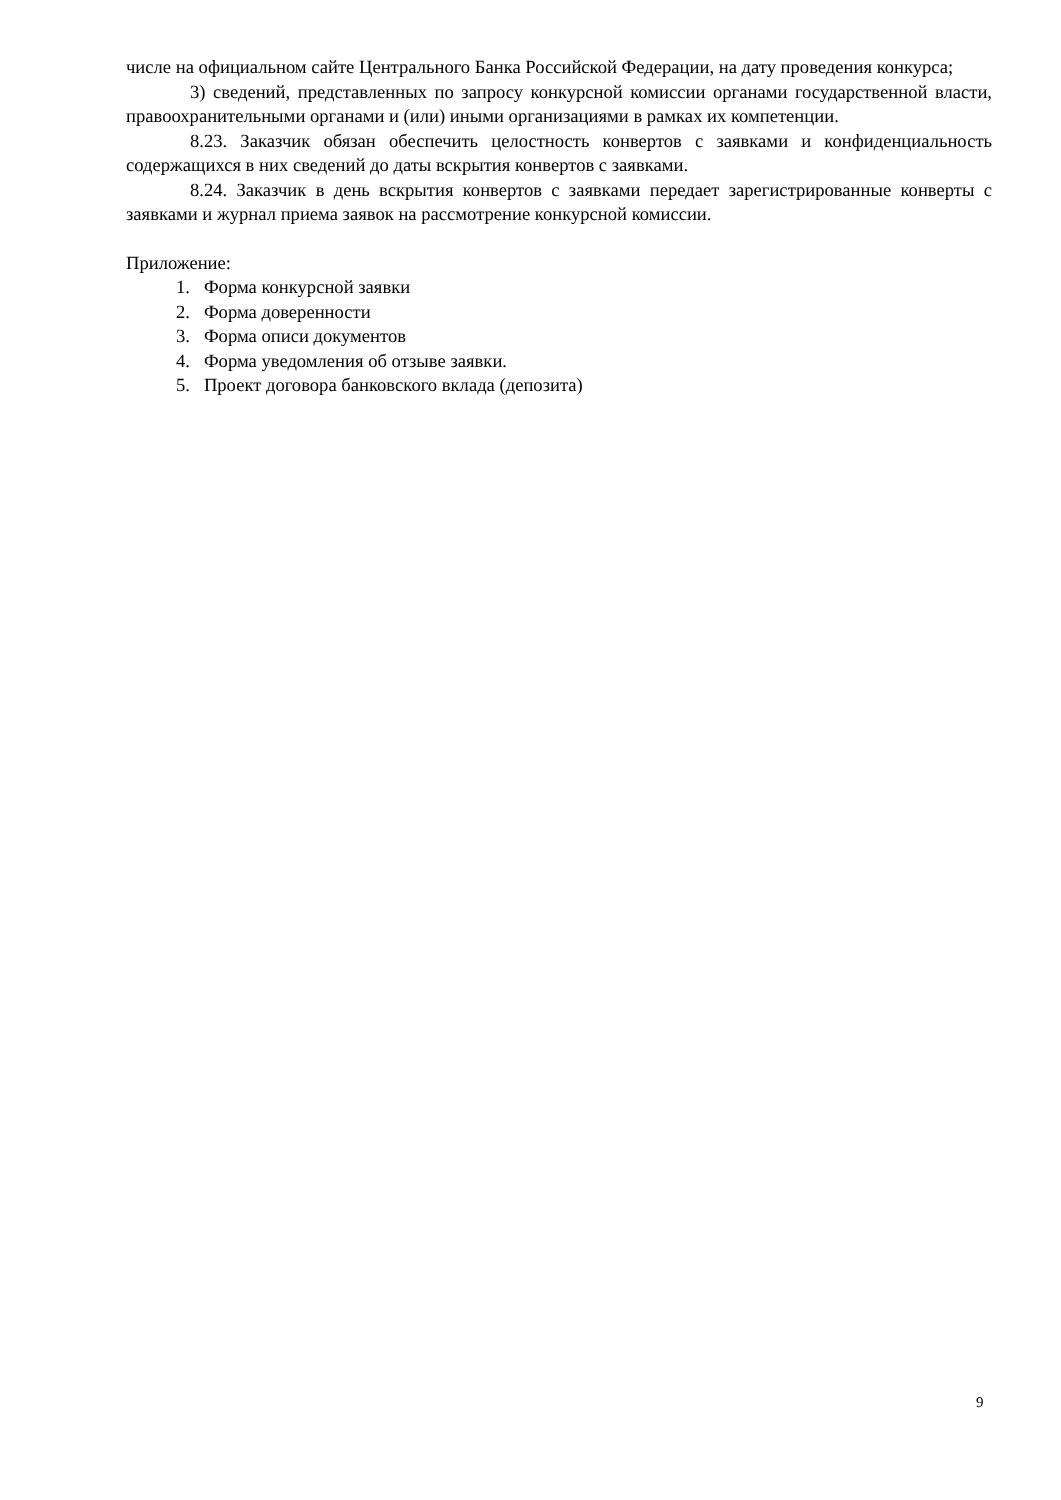числе на официальном сайте Центрального Банка Российской Федерации, на дату проведения конкурса;
3) сведений, представленных по запросу конкурсной комиссии органами государственной власти, правоохранительными органами и (или) иными организациями в рамках их компетенции.
8.23. Заказчик обязан обеспечить целостность конвертов с заявками и конфиденциальность содержащихся в них сведений до даты вскрытия конвертов с заявками.
8.24. Заказчик в день вскрытия конвертов с заявками передает зарегистрированные конверты с заявками и журнал приема заявок на рассмотрение конкурсной комиссии.
Приложение:
1. Форма конкурсной заявки
2. Форма доверенности
3. Форма описи документов
4. Форма уведомления об отзыве заявки.
5. Проект договора банковского вклада (депозита)
9